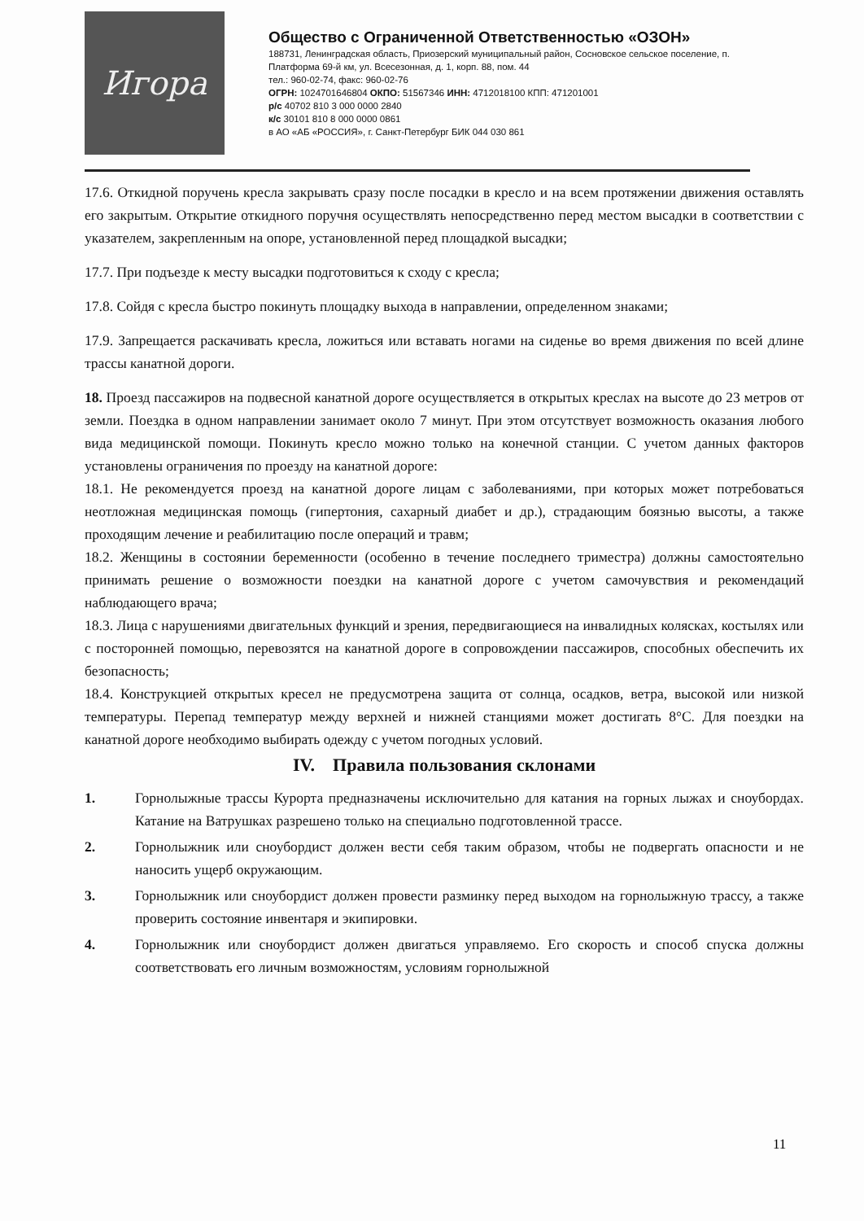Игора
Общество с Ограниченной Ответственностью «ОЗОН»
188731, Ленинградская область, Приозерский муниципальный район, Сосновское сельское поселение, п. Платформа 69-й км, ул. Всесезонная, д. 1, корп. 88, пом. 44
тел.: 960-02-74, факс: 960-02-76
ОГРН: 1024701646804 ОКПО: 51567346 ИНН: 4712018100 КПП: 471201001
р/с 40702 810 3 000 0000 2840
к/с 30101 810 8 000 0000 0861
в АО «АБ «РОССИЯ», г. Санкт-Петербург БИК 044 030 861
17.6. Откидной поручень кресла закрывать сразу после посадки в кресло и на всем протяжении движения оставлять его закрытым. Открытие откидного поручня осуществлять непосредственно перед местом высадки в соответствии с указателем, закрепленным на опоре, установленной перед площадкой высадки;
17.7. При подъезде к месту высадки подготовиться к сходу с кресла;
17.8. Сойдя с кресла быстро покинуть площадку выхода в направлении, определенном знаками;
17.9. Запрещается раскачивать кресла, ложиться или вставать ногами на сиденье во время движения по всей длине трассы канатной дороги.
18. Проезд пассажиров на подвесной канатной дороге осуществляется в открытых креслах на высоте до 23 метров от земли. Поездка в одном направлении занимает около 7 минут. При этом отсутствует возможность оказания любого вида медицинской помощи. Покинуть кресло можно только на конечной станции. С учетом данных факторов установлены ограничения по проезду на канатной дороге:
18.1. Не рекомендуется проезд на канатной дороге лицам с заболеваниями, при которых может потребоваться неотложная медицинская помощь (гипертония, сахарный диабет и др.), страдающим боязнью высоты, а также проходящим лечение и реабилитацию после операций и травм;
18.2. Женщины в состоянии беременности (особенно в течение последнего триместра) должны самостоятельно принимать решение о возможности поездки на канатной дороге с учетом самочувствия и рекомендаций наблюдающего врача;
18.3. Лица с нарушениями двигательных функций и зрения, передвигающиеся на инвалидных колясках, костылях или с посторонней помощью, перевозятся на канатной дороге в сопровождении пассажиров, способных обеспечить их безопасность;
18.4. Конструкцией открытых кресел не предусмотрена защита от солнца, осадков, ветра, высокой или низкой температуры. Перепад температур между верхней и нижней станциями может достигать 8°С. Для поездки на канатной дороге необходимо выбирать одежду с учетом погодных условий.
IV. Правила пользования склонами
1. Горнолыжные трассы Курорта предназначены исключительно для катания на горных лыжах и сноубордах. Катание на Ватрушках разрешено только на специально подготовленной трассе.
2. Горнолыжник или сноубордист должен вести себя таким образом, чтобы не подвергать опасности и не наносить ущерб окружающим.
3. Горнолыжник или сноубордист должен провести разминку перед выходом на горнолыжную трассу, а также проверить состояние инвентаря и экипировки.
4. Горнолыжник или сноубордист должен двигаться управляемо. Его скорость и способ спуска должны соответствовать его личным возможностям, условиям горнолыжной
11